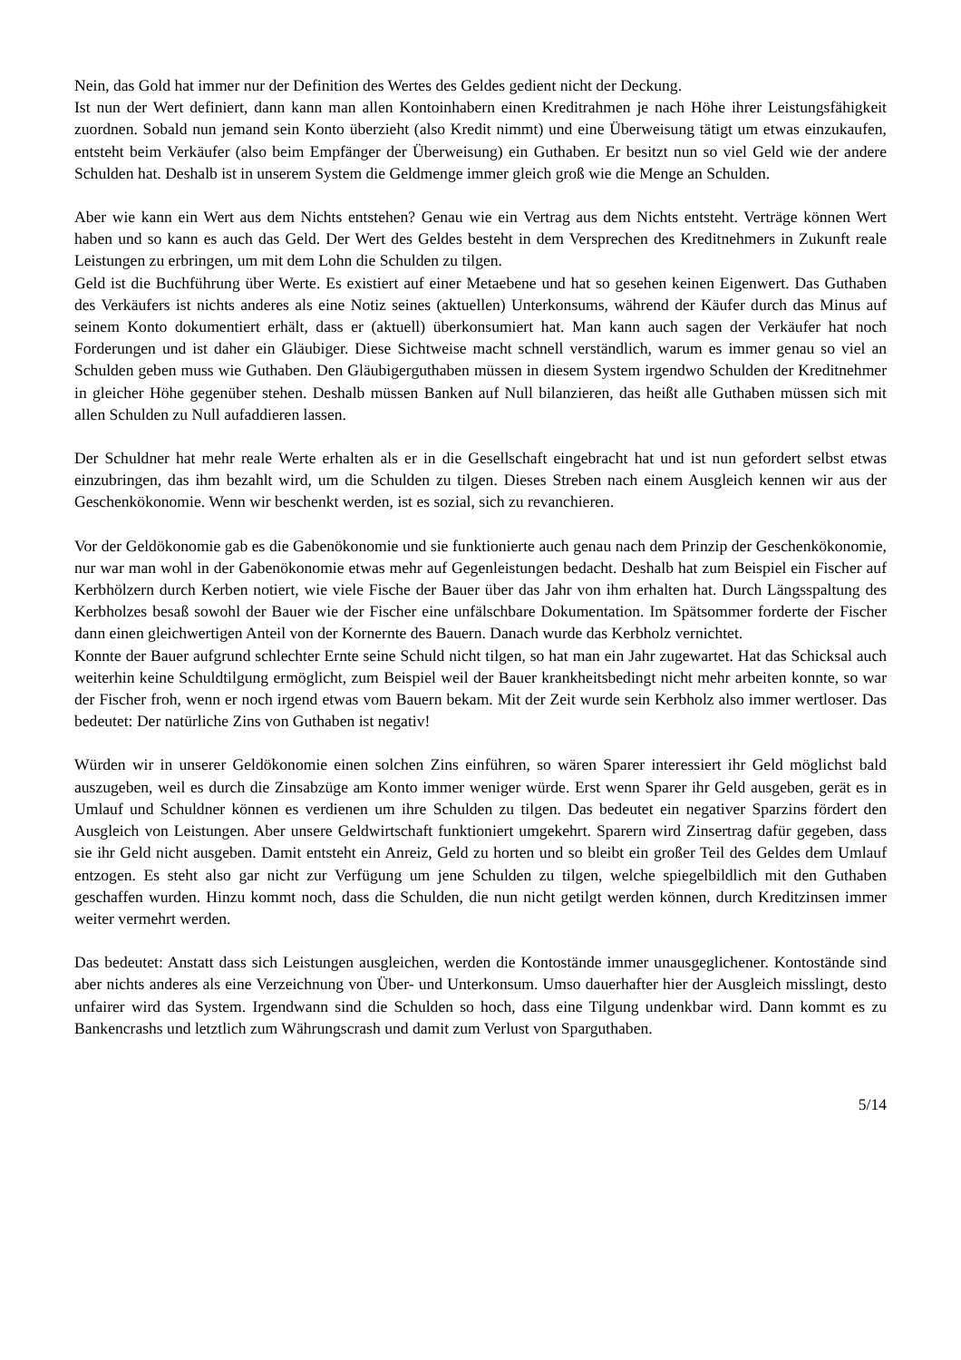Nein, das Gold hat immer nur der Definition des Wertes des Geldes gedient nicht der Deckung.
Ist nun der Wert definiert, dann kann man allen Kontoinhabern einen Kreditrahmen je nach Höhe ihrer Leistungsfähigkeit zuordnen. Sobald nun jemand sein Konto überzieht (also Kredit nimmt) und eine Überweisung tätigt um etwas einzukaufen, entsteht beim Verkäufer (also beim Empfänger der Überweisung) ein Guthaben. Er besitzt nun so viel Geld wie der andere Schulden hat. Deshalb ist in unserem System die Geldmenge immer gleich groß wie die Menge an Schulden.
Aber wie kann ein Wert aus dem Nichts entstehen? Genau wie ein Vertrag aus dem Nichts entsteht. Verträge können Wert haben und so kann es auch das Geld. Der Wert des Geldes besteht in dem Versprechen des Kreditnehmers in Zukunft reale Leistungen zu erbringen, um mit dem Lohn die Schulden zu tilgen.
Geld ist die Buchführung über Werte. Es existiert auf einer Metaebene und hat so gesehen keinen Eigenwert. Das Guthaben des Verkäufers ist nichts anderes als eine Notiz seines (aktuellen) Unterkonsums, während der Käufer durch das Minus auf seinem Konto dokumentiert erhält, dass er (aktuell) überkonsumiert hat. Man kann auch sagen der Verkäufer hat noch Forderungen und ist daher ein Gläubiger. Diese Sichtweise macht schnell verständlich, warum es immer genau so viel an Schulden geben muss wie Guthaben. Den Gläubigerguthaben müssen in diesem System irgendwo Schulden der Kreditnehmer in gleicher Höhe gegenüber stehen. Deshalb müssen Banken auf Null bilanzieren, das heißt alle Guthaben müssen sich mit allen Schulden zu Null aufaddieren lassen.
Der Schuldner hat mehr reale Werte erhalten als er in die Gesellschaft eingebracht hat und ist nun gefordert selbst etwas einzubringen, das ihm bezahlt wird, um die Schulden zu tilgen. Dieses Streben nach einem Ausgleich kennen wir aus der Geschenkökonomie. Wenn wir beschenkt werden, ist es sozial, sich zu revanchieren.
Vor der Geldökonomie gab es die Gabenökonomie und sie funktionierte auch genau nach dem Prinzip der Geschenkökonomie, nur war man wohl in der Gabenökonomie etwas mehr auf Gegenleistungen bedacht. Deshalb hat zum Beispiel ein Fischer auf Kerbhölzern durch Kerben notiert, wie viele Fische der Bauer über das Jahr von ihm erhalten hat. Durch Längsspaltung des Kerbholzes besaß sowohl der Bauer wie der Fischer eine unfälschbare Dokumentation. Im Spätsommer forderte der Fischer dann einen gleichwertigen Anteil von der Kornernte des Bauern. Danach wurde das Kerbholz vernichtet.
Konnte der Bauer aufgrund schlechter Ernte seine Schuld nicht tilgen, so hat man ein Jahr zugewartet. Hat das Schicksal auch weiterhin keine Schuldtilgung ermöglicht, zum Beispiel weil der Bauer krankheitsbedingt nicht mehr arbeiten konnte, so war der Fischer froh, wenn er noch irgend etwas vom Bauern bekam. Mit der Zeit wurde sein Kerbholz also immer wertloser. Das bedeutet: Der natürliche Zins von Guthaben ist negativ!
Würden wir in unserer Geldökonomie einen solchen Zins einführen, so wären Sparer interessiert ihr Geld möglichst bald auszugeben, weil es durch die Zinsabzüge am Konto immer weniger würde. Erst wenn Sparer ihr Geld ausgeben, gerät es in Umlauf und Schuldner können es verdienen um ihre Schulden zu tilgen. Das bedeutet ein negativer Sparzins fördert den Ausgleich von Leistungen. Aber unsere Geldwirtschaft funktioniert umgekehrt. Sparern wird Zinsertrag dafür gegeben, dass sie ihr Geld nicht ausgeben. Damit entsteht ein Anreiz, Geld zu horten und so bleibt ein großer Teil des Geldes dem Umlauf entzogen. Es steht also gar nicht zur Verfügung um jene Schulden zu tilgen, welche spiegelbildlich mit den Guthaben geschaffen wurden. Hinzu kommt noch, dass die Schulden, die nun nicht getilgt werden können, durch Kreditzinsen immer weiter vermehrt werden.
Das bedeutet: Anstatt dass sich Leistungen ausgleichen, werden die Kontostände immer unausgeglichener. Kontostände sind aber nichts anderes als eine Verzeichnung von Über- und Unterkonsum. Umso dauerhafter hier der Ausgleich misslingt, desto unfairer wird das System. Irgendwann sind die Schulden so hoch, dass eine Tilgung undenkbar wird. Dann kommt es zu Bankencrashs und letztlich zum Währungscrash und damit zum Verlust von Sparguthaben.
5/14